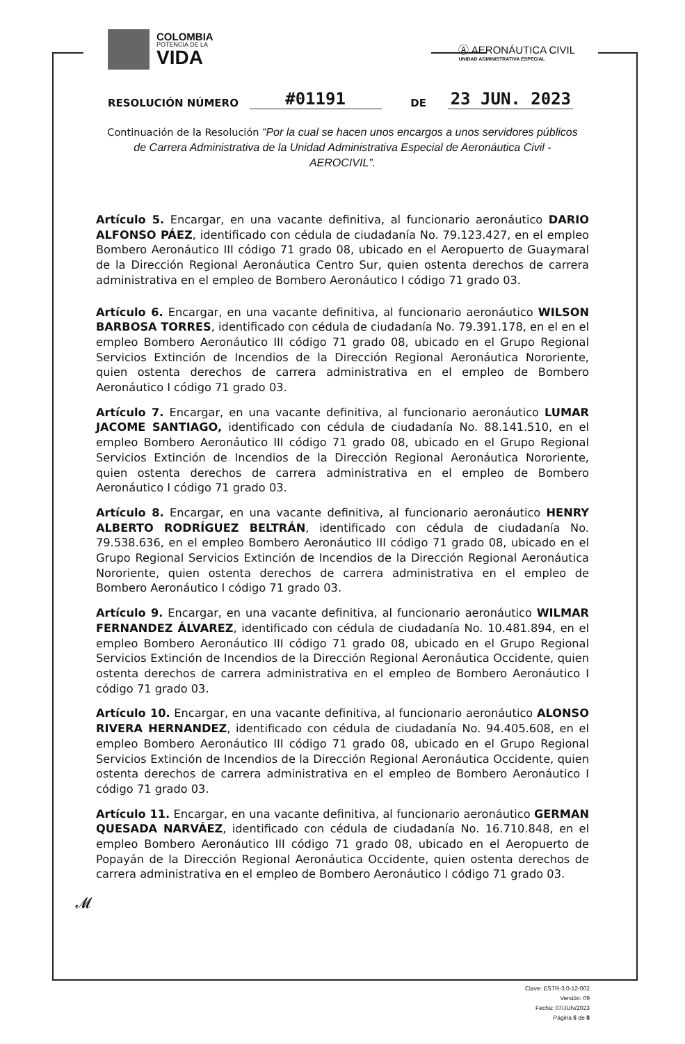COLOMBIA
POTENCIA DE LA
VIDA
Ⓐ AERONÁUTICA CIVIL
UNIDAD ADMINISTRATIVA ESPECIAL
RESOLUCIÓN NÚMERO #01191 DE 23 JUN. 2023
Continuación de la Resolución “Por la cual se hacen unos encargos a unos servidores públicos de Carrera Administrativa de la Unidad Administrativa Especial de Aeronáutica Civil -AEROCIVIL”.
Artículo 5. Encargar, en una vacante definitiva, al funcionario aeronáutico DARIO ALFONSO PÁEZ, identificado con cédula de ciudadanía No. 79.123.427, en el empleo Bombero Aeronáutico III código 71 grado 08, ubicado en el Aeropuerto de Guaymaral de la Dirección Regional Aeronáutica Centro Sur, quien ostenta derechos de carrera administrativa en el empleo de Bombero Aeronáutico I código 71 grado 03.
Artículo 6. Encargar, en una vacante definitiva, al funcionario aeronáutico WILSON BARBOSA TORRES, identificado con cédula de ciudadanía No. 79.391.178, en el en el empleo Bombero Aeronáutico III código 71 grado 08, ubicado en el Grupo Regional Servicios Extinción de Incendios de la Dirección Regional Aeronáutica Nororiente, quien ostenta derechos de carrera administrativa en el empleo de Bombero Aeronáutico I código 71 grado 03.
Artículo 7. Encargar, en una vacante definitiva, al funcionario aeronáutico LUMAR JACOME SANTIAGO, identificado con cédula de ciudadanía No. 88.141.510, en el empleo Bombero Aeronáutico III código 71 grado 08, ubicado en el Grupo Regional Servicios Extinción de Incendios de la Dirección Regional Aeronáutica Nororiente, quien ostenta derechos de carrera administrativa en el empleo de Bombero Aeronáutico I código 71 grado 03.
Artículo 8. Encargar, en una vacante definitiva, al funcionario aeronáutico HENRY ALBERTO RODRÍGUEZ BELTRÁN, identificado con cédula de ciudadanía No. 79.538.636, en el empleo Bombero Aeronáutico III código 71 grado 08, ubicado en el Grupo Regional Servicios Extinción de Incendios de la Dirección Regional Aeronáutica Nororiente, quien ostenta derechos de carrera administrativa en el empleo de Bombero Aeronáutico I código 71 grado 03.
Artículo 9. Encargar, en una vacante definitiva, al funcionario aeronáutico WILMAR FERNANDEZ ÁLVAREZ, identificado con cédula de ciudadanía No. 10.481.894, en el empleo Bombero Aeronáutico III código 71 grado 08, ubicado en el Grupo Regional Servicios Extinción de Incendios de la Dirección Regional Aeronáutica Occidente, quien ostenta derechos de carrera administrativa en el empleo de Bombero Aeronáutico I código 71 grado 03.
Artículo 10. Encargar, en una vacante definitiva, al funcionario aeronáutico ALONSO RIVERA HERNANDEZ, identificado con cédula de ciudadanía No. 94.405.608, en el empleo Bombero Aeronáutico III código 71 grado 08, ubicado en el Grupo Regional Servicios Extinción de Incendios de la Dirección Regional Aeronáutica Occidente, quien ostenta derechos de carrera administrativa en el empleo de Bombero Aeronáutico I código 71 grado 03.
Artículo 11. Encargar, en una vacante definitiva, al funcionario aeronáutico GERMAN QUESADA NARVÁEZ, identificado con cédula de ciudadanía No. 16.710.848, en el empleo Bombero Aeronáutico III código 71 grado 08, ubicado en el Aeropuerto de Popayán de la Dirección Regional Aeronáutica Occidente, quien ostenta derechos de carrera administrativa en el empleo de Bombero Aeronáutico I código 71 grado 03.
𝓜
Clave: ESTR-3.0-12-002
Versión: 09
Fecha: 07/JUN/2023
Página 6 de 8